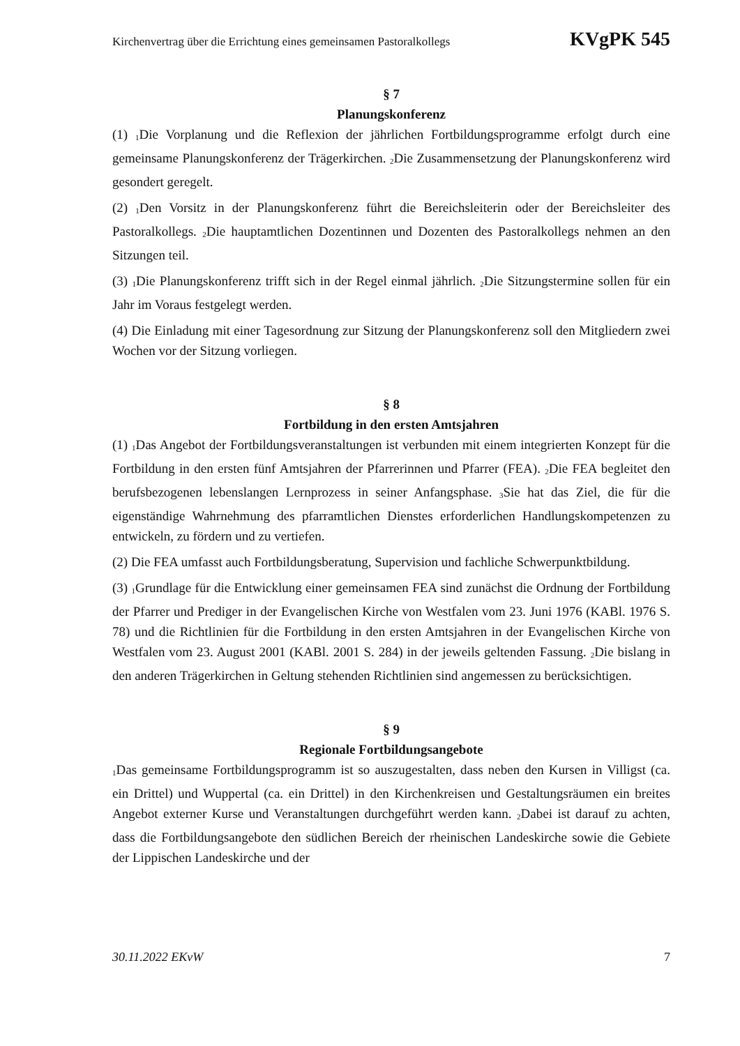Kirchenvertrag über die Errichtung eines gemeinsamen Pastoralkollegs KVgPK 545
§ 7
Planungskonferenz
(1) <sub>1</sub>Die Vorplanung und die Reflexion der jährlichen Fortbildungsprogramme erfolgt durch eine gemeinsame Planungskonferenz der Trägerkirchen. <sub>2</sub>Die Zusammensetzung der Planungskonferenz wird gesondert geregelt.
(2) <sub>1</sub>Den Vorsitz in der Planungskonferenz führt die Bereichsleiterin oder der Bereichsleiter des Pastoralkollegs. <sub>2</sub>Die hauptamtlichen Dozentinnen und Dozenten des Pastoralkollegs nehmen an den Sitzungen teil.
(3) <sub>1</sub>Die Planungskonferenz trifft sich in der Regel einmal jährlich. <sub>2</sub>Die Sitzungstermine sollen für ein Jahr im Voraus festgelegt werden.
(4) Die Einladung mit einer Tagesordnung zur Sitzung der Planungskonferenz soll den Mitgliedern zwei Wochen vor der Sitzung vorliegen.
§ 8
Fortbildung in den ersten Amtsjahren
(1) <sub>1</sub>Das Angebot der Fortbildungsveranstaltungen ist verbunden mit einem integrierten Konzept für die Fortbildung in den ersten fünf Amtsjahren der Pfarrerinnen und Pfarrer (FEA). <sub>2</sub>Die FEA begleitet den berufsbezogenen lebenslangen Lernprozess in seiner Anfangsphase. <sub>3</sub>Sie hat das Ziel, die für die eigenständige Wahrnehmung des pfarramtlichen Dienstes erforderlichen Handlungskompetenzen zu entwickeln, zu fördern und zu vertiefen.
(2) Die FEA umfasst auch Fortbildungsberatung, Supervision und fachliche Schwerpunktbildung.
(3) <sub>1</sub>Grundlage für die Entwicklung einer gemeinsamen FEA sind zunächst die Ordnung der Fortbildung der Pfarrer und Prediger in der Evangelischen Kirche von Westfalen vom 23. Juni 1976 (KABl. 1976 S. 78) und die Richtlinien für die Fortbildung in den ersten Amtsjahren in der Evangelischen Kirche von Westfalen vom 23. August 2001 (KABl. 2001 S. 284) in der jeweils geltenden Fassung. <sub>2</sub>Die bislang in den anderen Trägerkirchen in Geltung stehenden Richtlinien sind angemessen zu berücksichtigen.
§ 9
Regionale Fortbildungsangebote
<sub>1</sub>Das gemeinsame Fortbildungsprogramm ist so auszugestalten, dass neben den Kursen in Villigst (ca. ein Drittel) und Wuppertal (ca. ein Drittel) in den Kirchenkreisen und Gestaltungsräumen ein breites Angebot externer Kurse und Veranstaltungen durchgeführt werden kann. <sub>2</sub>Dabei ist darauf zu achten, dass die Fortbildungsangebote den südlichen Bereich der rheinischen Landeskirche sowie die Gebiete der Lippischen Landeskirche und der
30.11.2022 EKvW 7